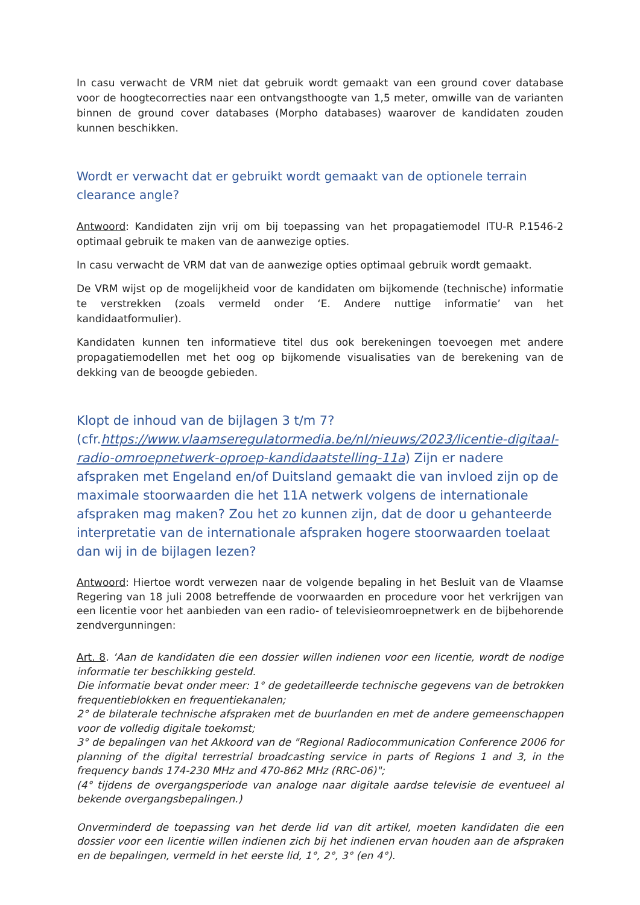In casu verwacht de VRM niet dat gebruik wordt gemaakt van een ground cover database voor de hoogtecorrecties naar een ontvangsthoogte van 1,5 meter, omwille van de varianten binnen de ground cover databases (Morpho databases) waarover de kandidaten zouden kunnen beschikken.
Wordt er verwacht dat er gebruikt wordt gemaakt van de optionele terrain clearance angle?
Antwoord: Kandidaten zijn vrij om bij toepassing van het propagatiemodel ITU-R P.1546-2 optimaal gebruik te maken van de aanwezige opties.
In casu verwacht de VRM dat van de aanwezige opties optimaal gebruik wordt gemaakt.
De VRM wijst op de mogelijkheid voor de kandidaten om bijkomende (technische) informatie te verstrekken (zoals vermeld onder ‘E. Andere nuttige informatie’ van het kandidaatformulier).
Kandidaten kunnen ten informatieve titel dus ook berekeningen toevoegen met andere propagatiemodellen met het oog op bijkomende visualisaties van de berekening van de dekking van de beoogde gebieden.
Klopt de inhoud van de bijlagen 3 t/m 7?
(cfr.https://www.vlaamseregulatormedia.be/nl/nieuws/2023/licentie-digitaal-radio-omroepnetwerk-oproep-kandidaatstelling-11a) Zijn er nadere afspraken met Engeland en/of Duitsland gemaakt die van invloed zijn op de maximale stoorwaarden die het 11A netwerk volgens de internationale afspraken mag maken? Zou het zo kunnen zijn, dat de door u gehanteerde interpretatie van de internationale afspraken hogere stoorwaarden toelaat dan wij in de bijlagen lezen?
Antwoord: Hiertoe wordt verwezen naar de volgende bepaling in het Besluit van de Vlaamse Regering van 18 juli 2008 betreffende de voorwaarden en procedure voor het verkrijgen van een licentie voor het aanbieden van een radio- of televisieomroepnetwerk en de bijbehorende zendvergunningen:
Art. 8. ‘Aan de kandidaten die een dossier willen indienen voor een licentie, wordt de nodige informatie ter beschikking gesteld.
Die informatie bevat onder meer: 1° de gedetailleerde technische gegevens van de betrokken frequentieblokken en frequentiekanalen;
2° de bilaterale technische afspraken met de buurlanden en met de andere gemeenschappen voor de volledig digitale toekomst;
3° de bepalingen van het Akkoord van de "Regional Radiocommunication Conference 2006 for planning of the digital terrestrial broadcasting service in parts of Regions 1 and 3, in the frequency bands 174-230 MHz and 470-862 MHz (RRC-06)";
(4° tijdens de overgangsperiode van analoge naar digitale aardse televisie de eventueel al bekende overgangsbepalingen.)
Onverminderd de toepassing van het derde lid van dit artikel, moeten kandidaten die een dossier voor een licentie willen indienen zich bij het indienen ervan houden aan de afspraken en de bepalingen, vermeld in het eerste lid, 1°, 2°, 3° (en 4°).